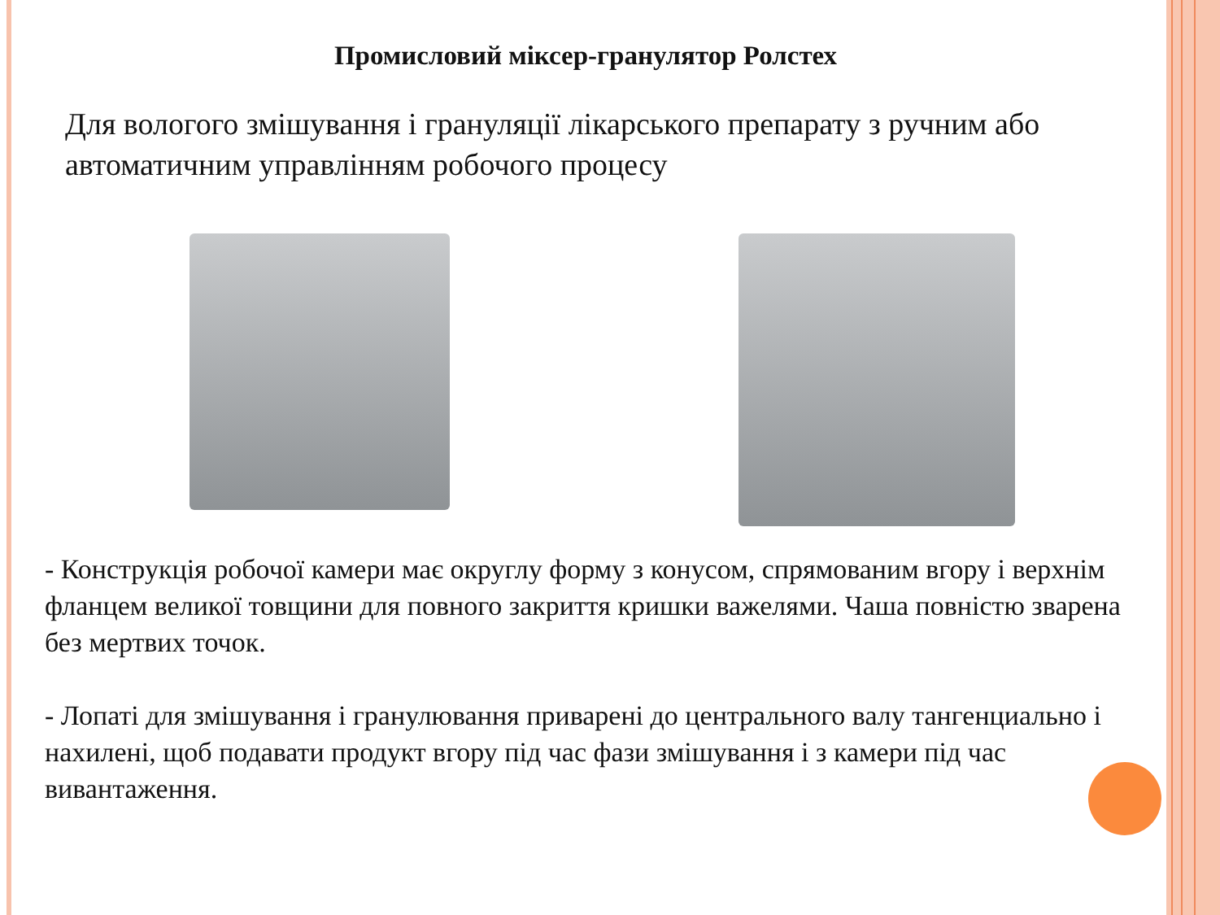Промисловий міксер-гранулятор Ролстех
Для вологого змішування і грануляції лікарського препарату з ручним або автоматичним управлінням робочого процесу
- Конструкція робочої камери має округлу форму з конусом, спрямованим вгору і верхнім фланцем великої товщини для повного закриття кришки важелями. Чаша повністю зварена без мертвих точок.
- Лопаті для змішування і гранулювання приварені до центрального валу тангенциально і нахилені, щоб подавати продукт вгору під час фази змішування і з камери під час вивантаження.